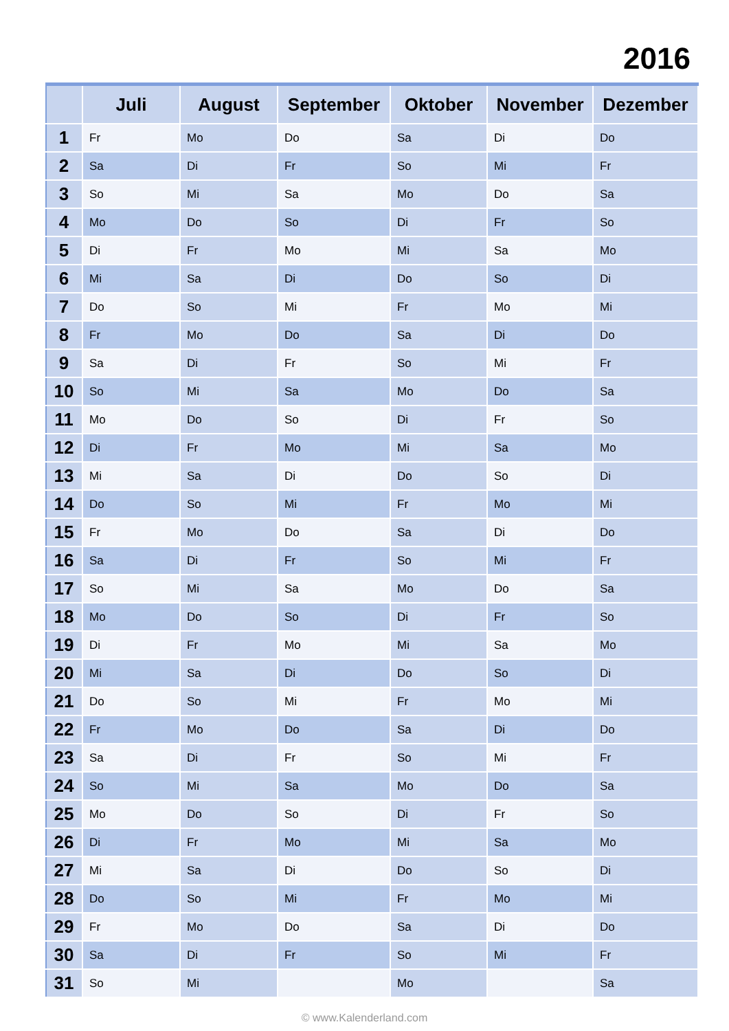2016
| | Juli | August | September | Oktober | November | Dezember |
| --- | --- | --- | --- | --- | --- | --- |
| 1 | Fr | Mo | Do | Sa | Di | Do |
| 2 | Sa | Di | Fr | So | Mi | Fr |
| 3 | So | Mi | Sa | Mo | Do | Sa |
| 4 | Mo | Do | So | Di | Fr | So |
| 5 | Di | Fr | Mo | Mi | Sa | Mo |
| 6 | Mi | Sa | Di | Do | So | Di |
| 7 | Do | So | Mi | Fr | Mo | Mi |
| 8 | Fr | Mo | Do | Sa | Di | Do |
| 9 | Sa | Di | Fr | So | Mi | Fr |
| 10 | So | Mi | Sa | Mo | Do | Sa |
| 11 | Mo | Do | So | Di | Fr | So |
| 12 | Di | Fr | Mo | Mi | Sa | Mo |
| 13 | Mi | Sa | Di | Do | So | Di |
| 14 | Do | So | Mi | Fr | Mo | Mi |
| 15 | Fr | Mo | Do | Sa | Di | Do |
| 16 | Sa | Di | Fr | So | Mi | Fr |
| 17 | So | Mi | Sa | Mo | Do | Sa |
| 18 | Mo | Do | So | Di | Fr | So |
| 19 | Di | Fr | Mo | Mi | Sa | Mo |
| 20 | Mi | Sa | Di | Do | So | Di |
| 21 | Do | So | Mi | Fr | Mo | Mi |
| 22 | Fr | Mo | Do | Sa | Di | Do |
| 23 | Sa | Di | Fr | So | Mi | Fr |
| 24 | So | Mi | Sa | Mo | Do | Sa |
| 25 | Mo | Do | So | Di | Fr | So |
| 26 | Di | Fr | Mo | Mi | Sa | Mo |
| 27 | Mi | Sa | Di | Do | So | Di |
| 28 | Do | So | Mi | Fr | Mo | Mi |
| 29 | Fr | Mo | Do | Sa | Di | Do |
| 30 | Sa | Di | Fr | So | Mi | Fr |
| 31 | So | Mi | | Mo | | Sa |
© www.Kalenderland.com